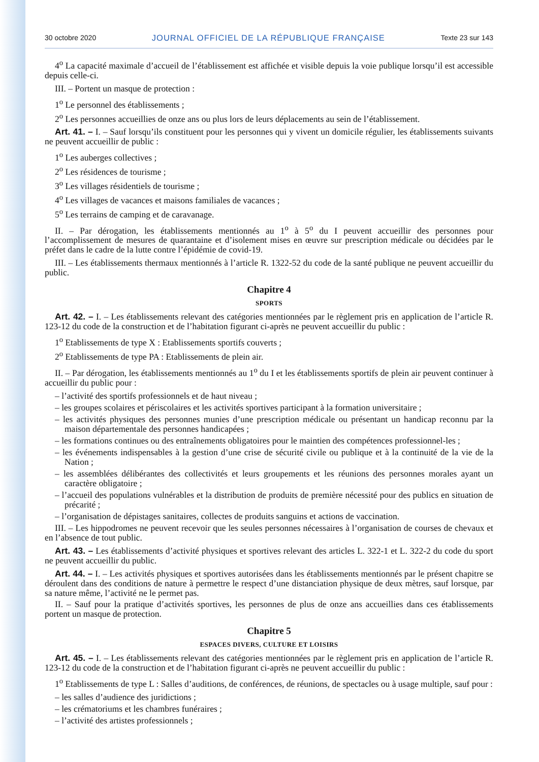30 octobre 2020 JOURNAL OFFICIEL DE LA RÉPUBLIQUE FRANÇAISE Texte 23 sur 143
4<sup>o</sup> La capacité maximale d’accueil de l’établissement est affichée et visible depuis la voie publique lorsqu’il est accessible depuis celle-ci.
III. – Portent un masque de protection :
1<sup>o</sup> Le personnel des établissements ;
2<sup>o</sup> Les personnes accueillies de onze ans ou plus lors de leurs déplacements au sein de l’établissement.
Art. 41. – I. – Sauf lorsqu’ils constituent pour les personnes qui y vivent un domicile régulier, les établissements suivants ne peuvent accueillir de public :
1<sup>o</sup> Les auberges collectives ;
2<sup>o</sup> Les résidences de tourisme ;
3<sup>o</sup> Les villages résidentiels de tourisme ;
4<sup>o</sup> Les villages de vacances et maisons familiales de vacances ;
5<sup>o</sup> Les terrains de camping et de caravanage.
II. – Par dérogation, les établissements mentionnés au 1<sup>o</sup> à 5<sup>o</sup> du I peuvent accueillir des personnes pour l’accomplissement de mesures de quarantaine et d’isolement mises en œuvre sur prescription médicale ou décidées par le préfet dans le cadre de la lutte contre l’épidémie de covid-19.
III. – Les établissements thermaux mentionnés à l’article R. 1322-52 du code de la santé publique ne peuvent accueillir du public.
Chapitre 4
SPORTS
Art. 42. – I. – Les établissements relevant des catégories mentionnées par le règlement pris en application de l’article R. 123-12 du code de la construction et de l’habitation figurant ci-après ne peuvent accueillir du public :
1<sup>o</sup> Etablissements de type X : Etablissements sportifs couverts ;
2<sup>o</sup> Etablissements de type PA : Etablissements de plein air.
II. – Par dérogation, les établissements mentionnés au 1<sup>o</sup> du I et les établissements sportifs de plein air peuvent continuer à accueillir du public pour :
– l’activité des sportifs professionnels et de haut niveau ;
– les groupes scolaires et périscolaires et les activités sportives participant à la formation universitaire ;
– les activités physiques des personnes munies d’une prescription médicale ou présentant un handicap reconnu par la maison départementale des personnes handicapées ;
– les formations continues ou des entraînements obligatoires pour le maintien des compétences professionnel-les ;
– les événements indispensables à la gestion d’une crise de sécurité civile ou publique et à la continuité de la vie de la Nation ;
– les assemblées délibérantes des collectivités et leurs groupements et les réunions des personnes morales ayant un caractère obligatoire ;
– l’accueil des populations vulnérables et la distribution de produits de première nécessité pour des publics en situation de précarité ;
– l’organisation de dépistages sanitaires, collectes de produits sanguins et actions de vaccination.
III. – Les hippodromes ne peuvent recevoir que les seules personnes nécessaires à l’organisation de courses de chevaux et en l’absence de tout public.
Art. 43. – Les établissements d’activité physiques et sportives relevant des articles L. 322-1 et L. 322-2 du code du sport ne peuvent accueillir du public.
Art. 44. – I. – Les activités physiques et sportives autorisées dans les établissements mentionnés par le présent chapitre se déroulent dans des conditions de nature à permettre le respect d’une distanciation physique de deux mètres, sauf lorsque, par sa nature même, l’activité ne le permet pas.
II. – Sauf pour la pratique d’activités sportives, les personnes de plus de onze ans accueillies dans ces établissements portent un masque de protection.
Chapitre 5
ESPACES DIVERS, CULTURE ET LOISIRS
Art. 45. – I. – Les établissements relevant des catégories mentionnées par le règlement pris en application de l’article R. 123-12 du code de la construction et de l’habitation figurant ci-après ne peuvent accueillir du public :
1<sup>o</sup> Etablissements de type L : Salles d’auditions, de conférences, de réunions, de spectacles ou à usage multiple, sauf pour :
– les salles d’audience des juridictions ;
– les crématoriums et les chambres funéraires ;
– l’activité des artistes professionnels ;